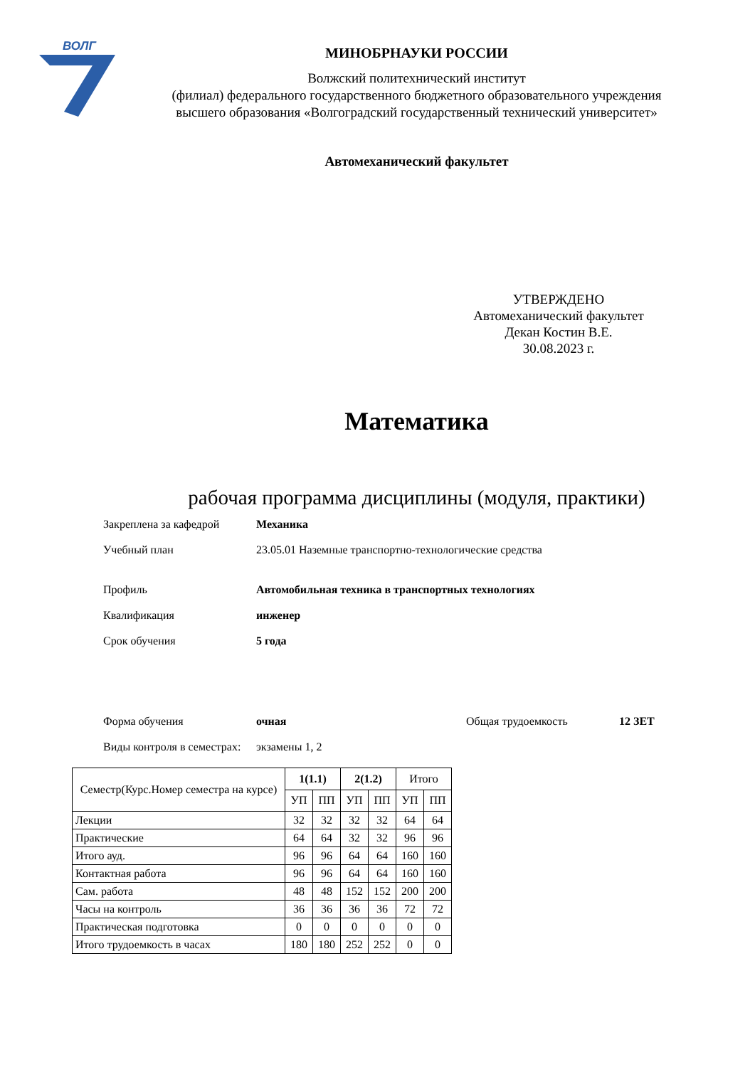ВОЛГ
МИНОБРНАУКИ РОССИИ
Волжский политехнический институт
(филиал) федерального государственного бюджетного образовательного учреждения
высшего образования «Волгоградский государственный технический университет»
Автомеханический факультет
УТВЕРЖДЕНО
Автомеханический факультет
Декан Костин В.Е.
30.08.2023 г.
Математика
рабочая программа дисциплины (модуля, практики)
Закреплена за кафедрой Механика
Учебный план 23.05.01 Наземные транспортно-технологические средства
Профиль Автомобильная техника в транспортных технологиях
Квалификация инженер
Срок обучения 5 года
Форма обучения очная Общая трудоемкость 12 ЗЕТ
Виды контроля в семестрах:
экзамены 1, 2
| Семестр(Курс.Номер семестра на курсе) | 1(1.1) | | 2(1.2) | | Итого | |
| --- | --- | --- | --- | --- | --- | --- |
| | УП | ПП | УП | ПП | УП | ПП |
| Лекции | 32 | 32 | 32 | 32 | 64 | 64 |
| Практические | 64 | 64 | 32 | 32 | 96 | 96 |
| Итого ауд. | 96 | 96 | 64 | 64 | 160 | 160 |
| Контактная работа | 96 | 96 | 64 | 64 | 160 | 160 |
| Сам. работа | 48 | 48 | 152 | 152 | 200 | 200 |
| Часы на контроль | 36 | 36 | 36 | 36 | 72 | 72 |
| Практическая подготовка | 0 | 0 | 0 | 0 | 0 | 0 |
| Итого трудоемкость в часах | 180 | 180 | 252 | 252 | 0 | 0 |